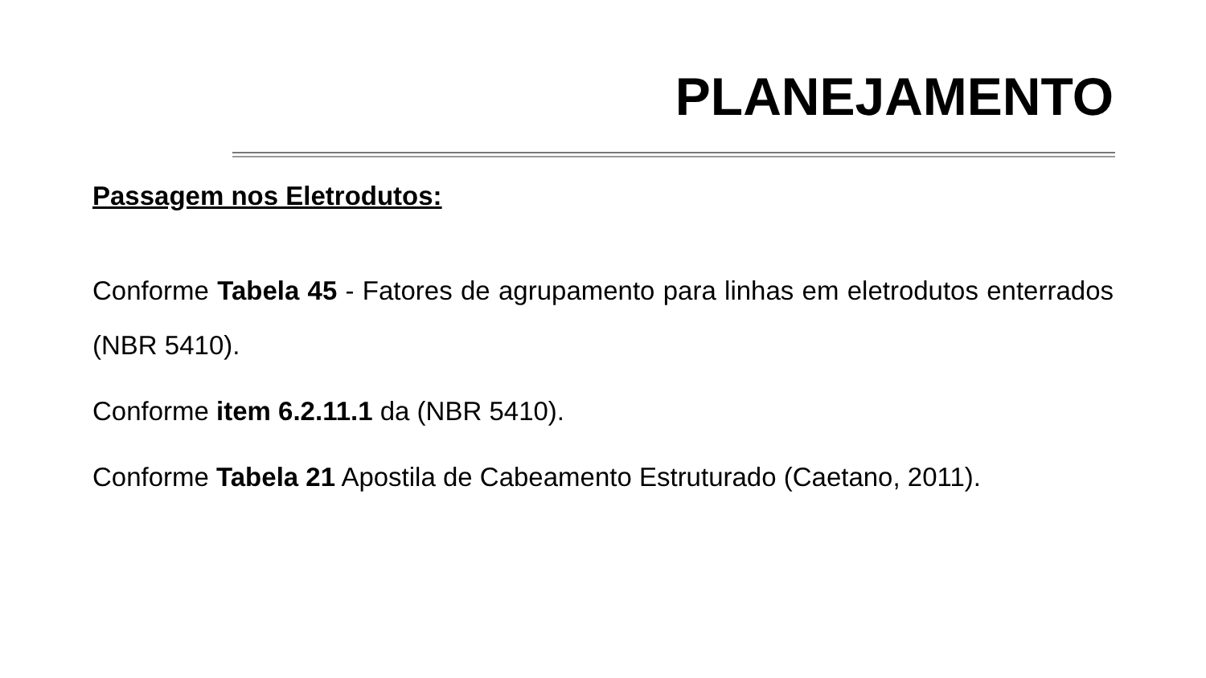PLANEJAMENTO
Passagem nos Eletrodutos:
Conforme Tabela 45 - Fatores de agrupamento para linhas em eletrodutos enterrados (NBR 5410).
Conforme item 6.2.11.1 da (NBR 5410).
Conforme Tabela 21 Apostila de Cabeamento Estruturado (Caetano, 2011).